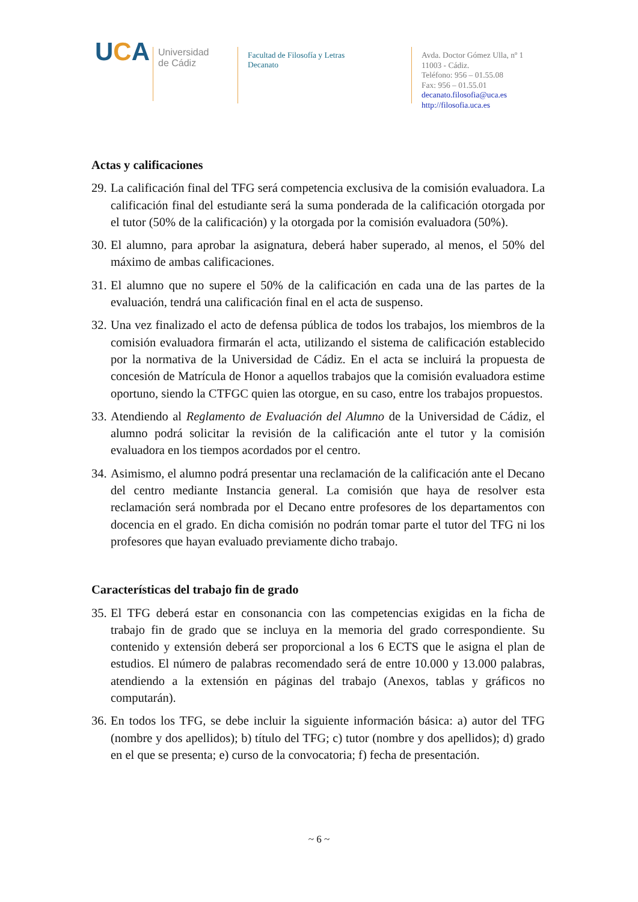UCA
Universidad
de Cádiz
Facultad de Filosofía y Letras
Decanato
Avda. Doctor Gómez Ulla, nº 1
11003 - Cádiz.
Teléfono: 956 – 01.55.08
Fax: 956 – 01.55.01
decanato.filosofia@uca.es
http://filosofia.uca.es
Actas y calificaciones
29. La calificación final del TFG será competencia exclusiva de la comisión evaluadora. La calificación final del estudiante será la suma ponderada de la calificación otorgada por el tutor (50% de la calificación) y la otorgada por la comisión evaluadora (50%).
30. El alumno, para aprobar la asignatura, deberá haber superado, al menos, el 50% del máximo de ambas calificaciones.
31. El alumno que no supere el 50% de la calificación en cada una de las partes de la evaluación, tendrá una calificación final en el acta de suspenso.
32. Una vez finalizado el acto de defensa pública de todos los trabajos, los miembros de la comisión evaluadora firmarán el acta, utilizando el sistema de calificación establecido por la normativa de la Universidad de Cádiz. En el acta se incluirá la propuesta de concesión de Matrícula de Honor a aquellos trabajos que la comisión evaluadora estime oportuno, siendo la CTFGC quien las otorgue, en su caso, entre los trabajos propuestos.
33. Atendiendo al Reglamento de Evaluación del Alumno de la Universidad de Cádiz, el alumno podrá solicitar la revisión de la calificación ante el tutor y la comisión evaluadora en los tiempos acordados por el centro.
34. Asimismo, el alumno podrá presentar una reclamación de la calificación ante el Decano del centro mediante Instancia general. La comisión que haya de resolver esta reclamación será nombrada por el Decano entre profesores de los departamentos con docencia en el grado. En dicha comisión no podrán tomar parte el tutor del TFG ni los profesores que hayan evaluado previamente dicho trabajo.
Características del trabajo fin de grado
35. El TFG deberá estar en consonancia con las competencias exigidas en la ficha de trabajo fin de grado que se incluya en la memoria del grado correspondiente. Su contenido y extensión deberá ser proporcional a los 6 ECTS que le asigna el plan de estudios. El número de palabras recomendado será de entre 10.000 y 13.000 palabras, atendiendo a la extensión en páginas del trabajo (Anexos, tablas y gráficos no computarán).
36. En todos los TFG, se debe incluir la siguiente información básica: a) autor del TFG (nombre y dos apellidos); b) título del TFG; c) tutor (nombre y dos apellidos); d) grado en el que se presenta; e) curso de la convocatoria; f) fecha de presentación.
~ 6 ~